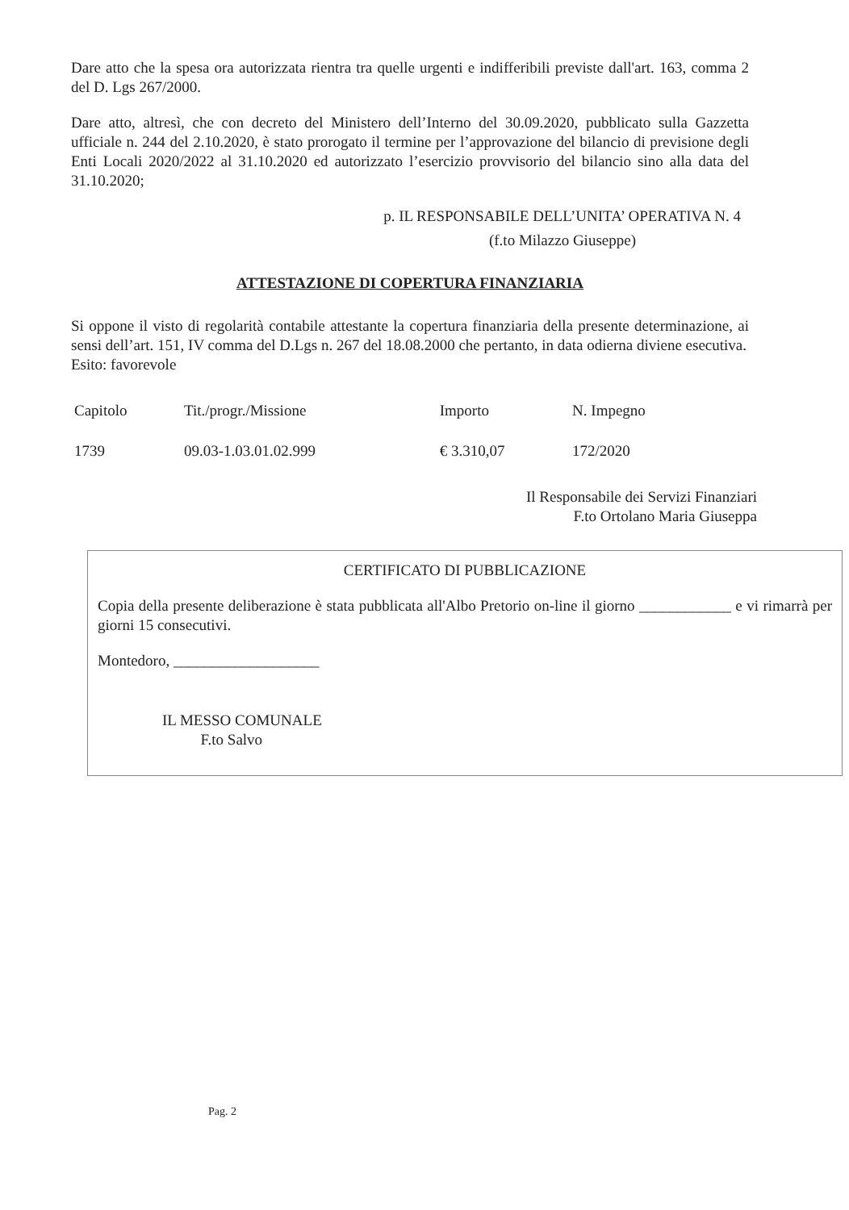Dare atto che la spesa ora autorizzata rientra tra quelle urgenti e indifferibili previste dall'art. 163, comma 2 del D. Lgs 267/2000.
Dare atto, altresì, che con decreto del Ministero dell’Interno del 30.09.2020, pubblicato sulla Gazzetta ufficiale n. 244 del 2.10.2020, è stato prorogato il termine per l’approvazione del bilancio di previsione degli Enti Locali 2020/2022 al 31.10.2020 ed autorizzato l’esercizio provvisorio del bilancio sino alla data del 31.10.2020;
p. IL RESPONSABILE DELL’UNITA’ OPERATIVA N. 4
(f.to Milazzo Giuseppe)
ATTESTAZIONE DI COPERTURA FINANZIARIA
Si oppone il visto di regolarità contabile attestante la copertura finanziaria della presente determinazione, ai sensi dell’art. 151, IV comma del D.Lgs n. 267 del 18.08.2000 che pertanto, in data odierna diviene esecutiva.
Esito: favorevole
| Capitolo | Tit./progr./Missione | Importo | N. Impegno |
| 1739 | 09.03-1.03.01.02.999 | € 3.310,07 | 172/2020 |
Il Responsabile dei Servizi Finanziari
F.to Ortolano Maria Giuseppa
CERTIFICATO DI PUBBLICAZIONE
Copia della presente deliberazione è stata pubblicata all'Albo Pretorio on-line il giorno ____________ e vi rimarrà per giorni 15 consecutivi.
Montedoro, ___________________
IL MESSO COMUNALE
F.to Salvo
Pag. 2